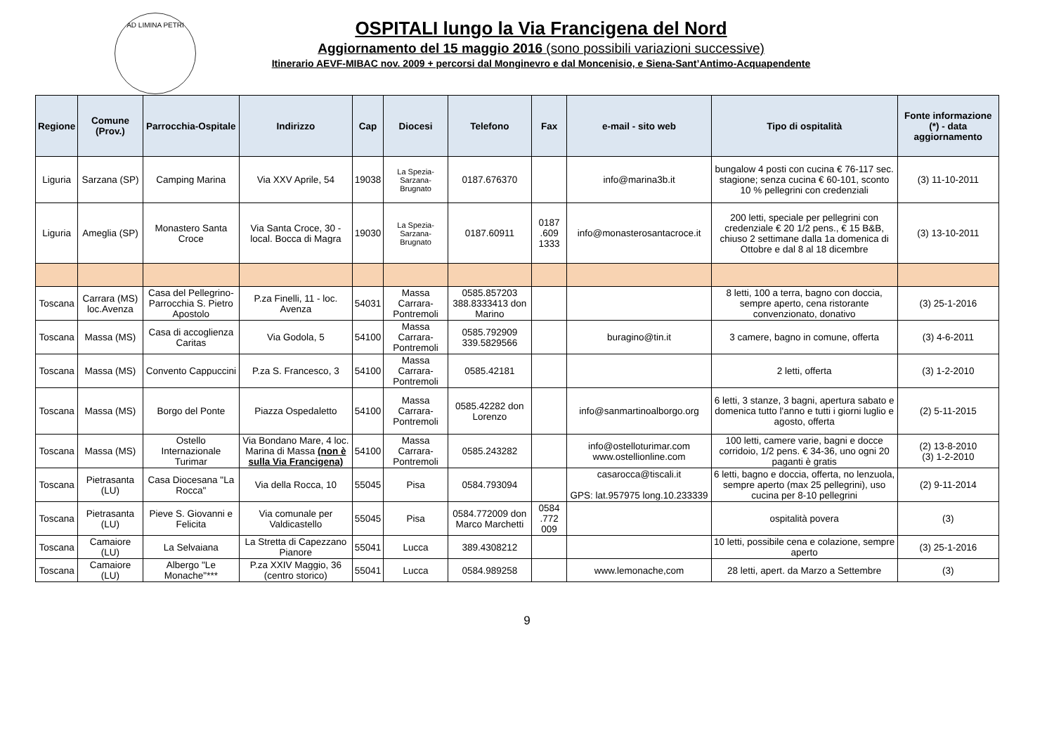AD LIMINA PETRI
OSPITALI lungo la Via Francigena del Nord
Aggiornamento del 15 maggio 2016 (sono possibili variazioni successive)
Itinerario AEVF-MIBAC nov. 2009 + percorsi dal Monginevro e dal Moncenisio, e Siena-Sant’Antimo-Acquapendente
| Regione | Comune (Prov.) | Parrocchia-Ospitale | Indirizzo | Cap | Diocesi | Telefono | Fax | e-mail - sito web | Tipo di ospitalità | Fonte informazione (*) - data aggiornamento |
| --- | --- | --- | --- | --- | --- | --- | --- | --- | --- | --- |
| Liguria | Sarzana (SP) | Camping Marina | Via XXV Aprile, 54 | 19038 | La Spezia-Sarzana-Brugnato | 0187.676370 | | info@marina3b.it | bungalow 4 posti con cucina € 76-117 sec. stagione; senza cucina € 60-101, sconto 10 % pellegrini con credenziali | (3) 11-10-2011 |
| Liguria | Ameglia (SP) | Monastero Santa Croce | Via Santa Croce, 30 - local. Bocca di Magra | 19030 | La Spezia-Sarzana-Brugnato | 0187.60911 | 0187 .609 1333 | info@monasterosantacroce.it | 200 letti, speciale per pellegrini con credenziale € 20 1/2 pens., € 15 B&B, chiuso 2 settimane dalla 1a domenica di Ottobre e dal 8 al 18 dicembre | (3) 13-10-2011 |
| Toscana | Carrara (MS) loc.Avenza | Casa del Pellegrino-Parrocchia S. Pietro Apostolo | P.za Finelli, 11 - loc. Avenza | 54031 | Massa Carrara-Pontremoli | 0585.857203 388.8333413 don Marino | | | 8 letti, 100 a terra, bagno con doccia, sempre aperto, cena ristorante convenzionato, donativo | (3) 25-1-2016 |
| Toscana | Massa (MS) | Casa di accoglienza Caritas | Via Godola, 5 | 54100 | Massa Carrara-Pontremoli | 0585.792909 339.5829566 | | buragino@tin.it | 3 camere, bagno in comune, offerta | (3) 4-6-2011 |
| Toscana | Massa (MS) | Convento Cappuccini | P.za S. Francesco, 3 | 54100 | Massa Carrara-Pontremoli | 0585.42181 | | | 2 letti, offerta | (3) 1-2-2010 |
| Toscana | Massa (MS) | Borgo del Ponte | Piazza Ospedaletto | 54100 | Massa Carrara-Pontremoli | 0585.42282 don Lorenzo | | info@sanmartinoalborgo.org | 6 letti, 3 stanze, 3 bagni, apertura sabato e domenica tutto l'anno e tutti i giorni luglio e agosto, offerta | (2) 5-11-2015 |
| Toscana | Massa (MS) | Ostello Internazionale Turimar | Via Bondano Mare, 4 loc. Marina di Massa (non è sulla Via Francigena) | 54100 | Massa Carrara-Pontremoli | 0585.243282 | | info@ostelloturimar.com www.ostellionline.com | 100 letti, camere varie, bagni e docce corridoio, 1/2 pens. € 34-36, uno ogni 20 paganti è gratis | (2) 13-8-2010 (3) 1-2-2010 |
| Toscana | Pietrasanta (LU) | Casa Diocesana "La Rocca" | Via della Rocca, 10 | 55045 | Pisa | 0584.793094 | | casarocca@tiscali.it GPS: lat.957975 long.10.233339 | 6 letti, bagno e doccia, offerta, no lenzuola, sempre aperto (max 25 pellegrini), uso cucina per 8-10 pellegrini | (2) 9-11-2014 |
| Toscana | Pietrasanta (LU) | Pieve S. Giovanni e Felicita | Via comunale per Valdicastello | 55045 | Pisa | 0584.772009 don Marco Marchetti | 0584 .772 009 | | ospitalità povera | (3) |
| Toscana | Camaiore (LU) | La Selvaiana | La Stretta di Capezzano Pianore | 55041 | Lucca | 389.4308212 | | | 10 letti, possibile cena e colazione, sempre aperto | (3) 25-1-2016 |
| Toscana | Camaiore (LU) | Albergo "Le Monache"*** | P.za XXIV Maggio, 36 (centro storico) | 55041 | Lucca | 0584.989258 | | www.lemonache,com | 28 letti, apert. da Marzo a Settembre | (3) |
9